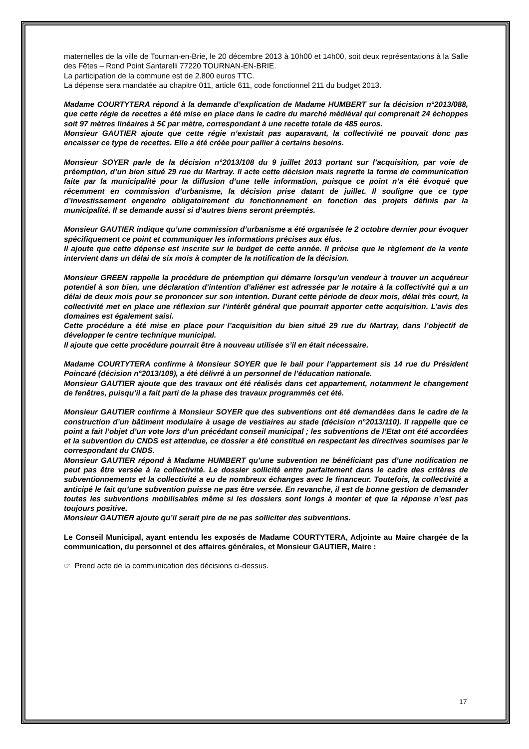maternelles de la ville de Tournan-en-Brie, le 20 décembre 2013 à 10h00 et 14h00, soit deux représentations à la Salle des Fêtes – Rond Point Santarelli 77220 TOURNAN-EN-BRIE.
La participation de la commune est de 2.800 euros TTC.
La dépense sera mandatée au chapitre 011, article 611, code fonctionnel 211 du budget 2013.
Madame COURTYTERA répond à la demande d’explication de Madame HUMBERT sur la décision n°2013/088, que cette régie de recettes a été mise en place dans le cadre du marché médiéval qui comprenait 24 échoppes soit 97 mètres linéaires à 5€ par mètre, correspondant à une recette totale de 485 euros.
Monsieur GAUTIER ajoute que cette régie n’existait pas auparavant, la collectivité ne pouvait donc pas encaisser ce type de recettes. Elle a été créée pour pallier à certains besoins.
Monsieur SOYER parle de la décision n°2013/108 du 9 juillet 2013 portant sur l’acquisition, par voie de préemption, d’un bien situé 29 rue du Martray. Il acte cette décision mais regrette la forme de communication faite par la municipalité pour la diffusion d’une telle information, puisque ce point n’a été évoqué que récemment en commission d’urbanisme, la décision prise datant de juillet. Il souligne que ce type d’investissement engendre obligatoirement du fonctionnement en fonction des projets définis par la municipalité. Il se demande aussi si d’autres biens seront préemptés.
Monsieur GAUTIER indique qu’une commission d’urbanisme a été organisée le 2 octobre dernier pour évoquer spécifiquement ce point et communiquer les informations précises aux élus.
Il ajoute que cette dépense est inscrite sur le budget de cette année. Il précise que le règlement de la vente intervient dans un délai de six mois à compter de la notification de la décision.
Monsieur GREEN rappelle la procédure de préemption qui démarre lorsqu’un vendeur à trouver un acquéreur potentiel à son bien, une déclaration d’intention d’aliéner est adressée par le notaire à la collectivité qui a un délai de deux mois pour se prononcer sur son intention. Durant cette période de deux mois, délai très court, la collectivité met en place une réflexion sur l’intérêt général que pourrait apporter cette acquisition. L’avis des domaines est également saisi.
Cette procédure a été mise en place pour l’acquisition du bien situé 29 rue du Martray, dans l’objectif de développer le centre technique municipal.
Il ajoute que cette procédure pourrait être à nouveau utilisée s’il en était nécessaire.
Madame COURTYTERA confirme à Monsieur SOYER que le bail pour l’appartement sis 14 rue du Président Poincaré (décision n°2013/109), a été délivré à un personnel de l’éducation nationale.
Monsieur GAUTIER ajoute que des travaux ont été réalisés dans cet appartement, notamment le changement de fenêtres, puisqu’il a fait parti de la phase des travaux programmés cet été.
Monsieur GAUTIER confirme à Monsieur SOYER que des subventions ont été demandées dans le cadre de la construction d’un bâtiment modulaire à usage de vestiaires au stade (décision n°2013/110). Il rappelle que ce point a fait l’objet d’un vote lors d’un précédant conseil municipal ; les subventions de l’Etat ont été accordées et la subvention du CNDS est attendue, ce dossier a été constitué en respectant les directives soumises par le correspondant du CNDS.
Monsieur GAUTIER répond à Madame HUMBERT qu’une subvention ne bénéficiant pas d’une notification ne peut pas être versée à la collectivité. Le dossier sollicité entre parfaitement dans le cadre des critères de subventionnements et la collectivité a eu de nombreux échanges avec le financeur. Toutefois, la collectivité a anticipé le fait qu’une subvention puisse ne pas être versée. En revanche, il est de bonne gestion de demander toutes les subventions mobilisables même si les dossiers sont longs à monter et que la réponse n’est pas toujours positive.
Monsieur GAUTIER ajoute qu’il serait pire de ne pas solliciter des subventions.
Le Conseil Municipal, ayant entendu les exposés de Madame COURTYTERA, Adjointe au Maire chargée de la communication, du personnel et des affaires générales, et Monsieur GAUTIER, Maire :
☞ Prend acte de la communication des décisions ci-dessus.
17